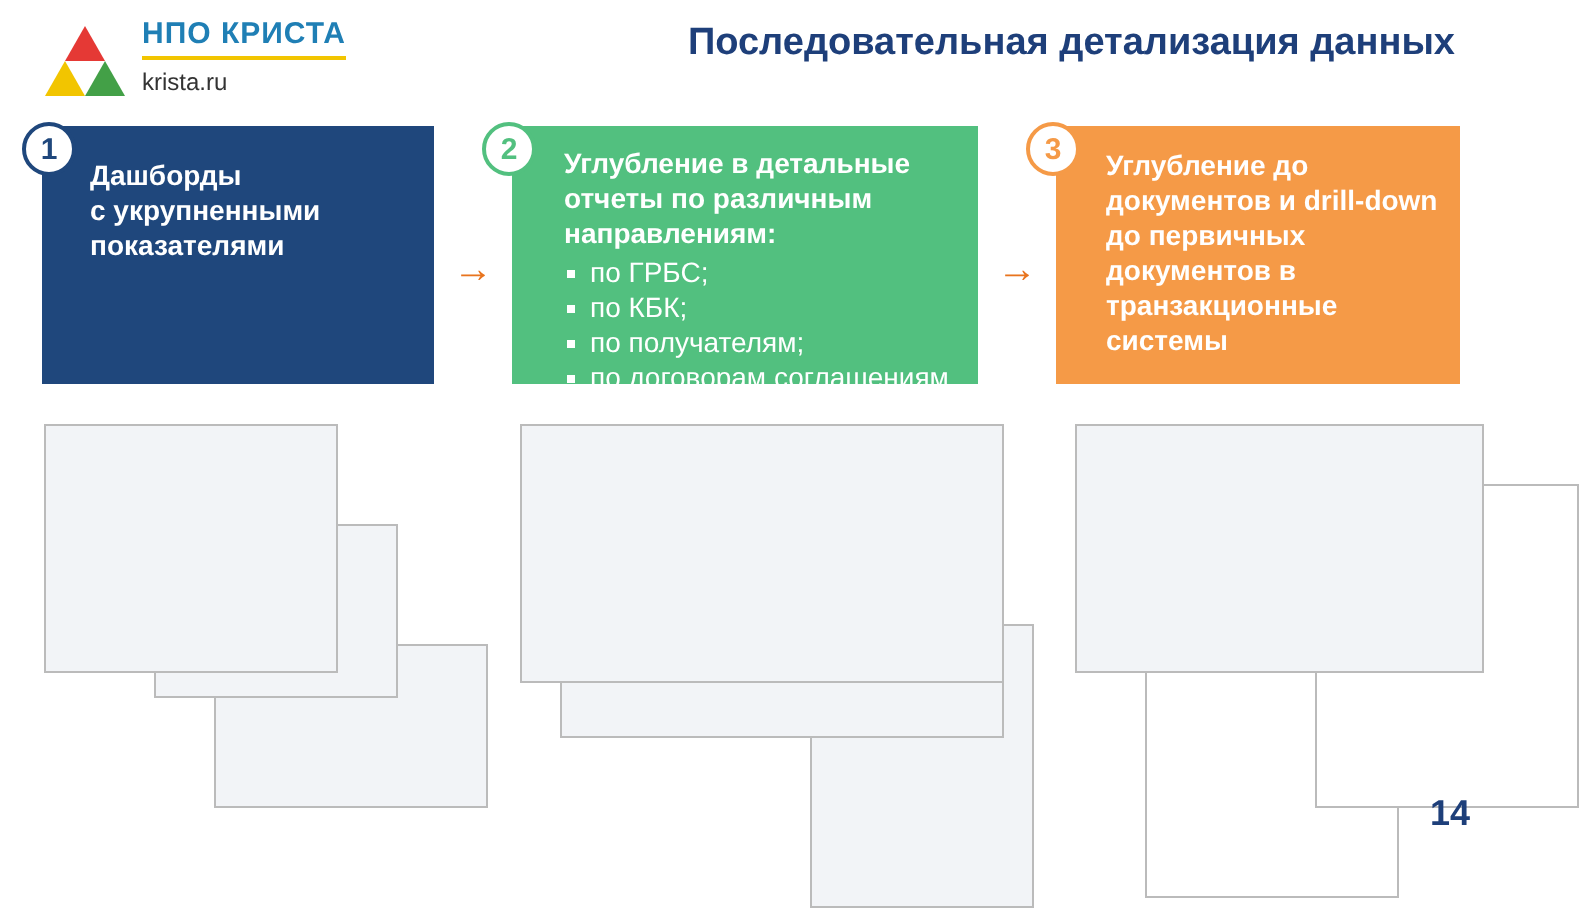НПО КРИСТА
krista.ru
Последовательная детализация данных
1
Дашборды
с укрупненными
показателями
→
2
Углубление в детальные отчеты по различным направлениям:
по ГРБС;
по КБК;
по получателям;
по договорам соглашениям
→
3
Углубление до документов и drill-down до первичных документов в транзакционные системы
14